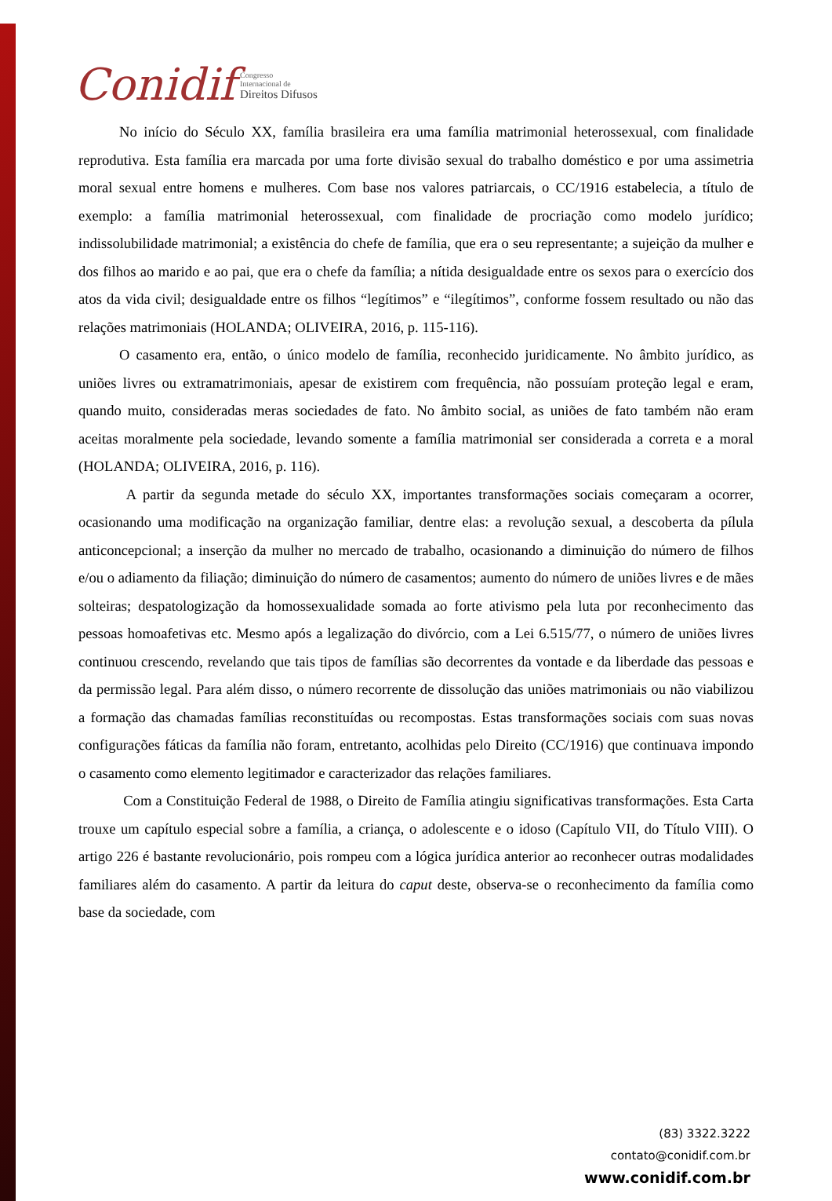Conidif Congresso
Internacional de
Direitos Difusos
No início do Século XX, família brasileira era uma família matrimonial heterossexual, com finalidade reprodutiva. Esta família era marcada por uma forte divisão sexual do trabalho doméstico e por uma assimetria moral sexual entre homens e mulheres. Com base nos valores patriarcais, o CC/1916 estabelecia, a título de exemplo: a família matrimonial heterossexual, com finalidade de procriação como modelo jurídico; indissolubilidade matrimonial; a existência do chefe de família, que era o seu representante; a sujeição da mulher e dos filhos ao marido e ao pai, que era o chefe da família; a nítida desigualdade entre os sexos para o exercício dos atos da vida civil; desigualdade entre os filhos “legítimos” e “ilegítimos”, conforme fossem resultado ou não das relações matrimoniais (HOLANDA; OLIVEIRA, 2016, p. 115-116).
O casamento era, então, o único modelo de família, reconhecido juridicamente. No âmbito jurídico, as uniões livres ou extramatrimoniais, apesar de existirem com frequência, não possuíam proteção legal e eram, quando muito, consideradas meras sociedades de fato. No âmbito social, as uniões de fato também não eram aceitas moralmente pela sociedade, levando somente a família matrimonial ser considerada a correta e a moral (HOLANDA; OLIVEIRA, 2016, p. 116).
A partir da segunda metade do século XX, importantes transformações sociais começaram a ocorrer, ocasionando uma modificação na organização familiar, dentre elas: a revolução sexual, a descoberta da pílula anticoncepcional; a inserção da mulher no mercado de trabalho, ocasionando a diminuição do número de filhos e/ou o adiamento da filiação; diminuição do número de casamentos; aumento do número de uniões livres e de mães solteiras; despatologização da homossexualidade somada ao forte ativismo pela luta por reconhecimento das pessoas homoafetivas etc. Mesmo após a legalização do divórcio, com a Lei 6.515/77, o número de uniões livres continuou crescendo, revelando que tais tipos de famílias são decorrentes da vontade e da liberdade das pessoas e da permissão legal. Para além disso, o número recorrente de dissolução das uniões matrimoniais ou não viabilizou a formação das chamadas famílias reconstituídas ou recompostas. Estas transformações sociais com suas novas configurações fáticas da família não foram, entretanto, acolhidas pelo Direito (CC/1916) que continuava impondo o casamento como elemento legitimador e caracterizador das relações familiares.
Com a Constituição Federal de 1988, o Direito de Família atingiu significativas transformações. Esta Carta trouxe um capítulo especial sobre a família, a criança, o adolescente e o idoso (Capítulo VII, do Título VIII). O artigo 226 é bastante revolucionário, pois rompeu com a lógica jurídica anterior ao reconhecer outras modalidades familiares além do casamento. A partir da leitura do caput deste, observa-se o reconhecimento da família como base da sociedade, com
(83) 3322.3222
contato@conidif.com.br
www.conidif.com.br